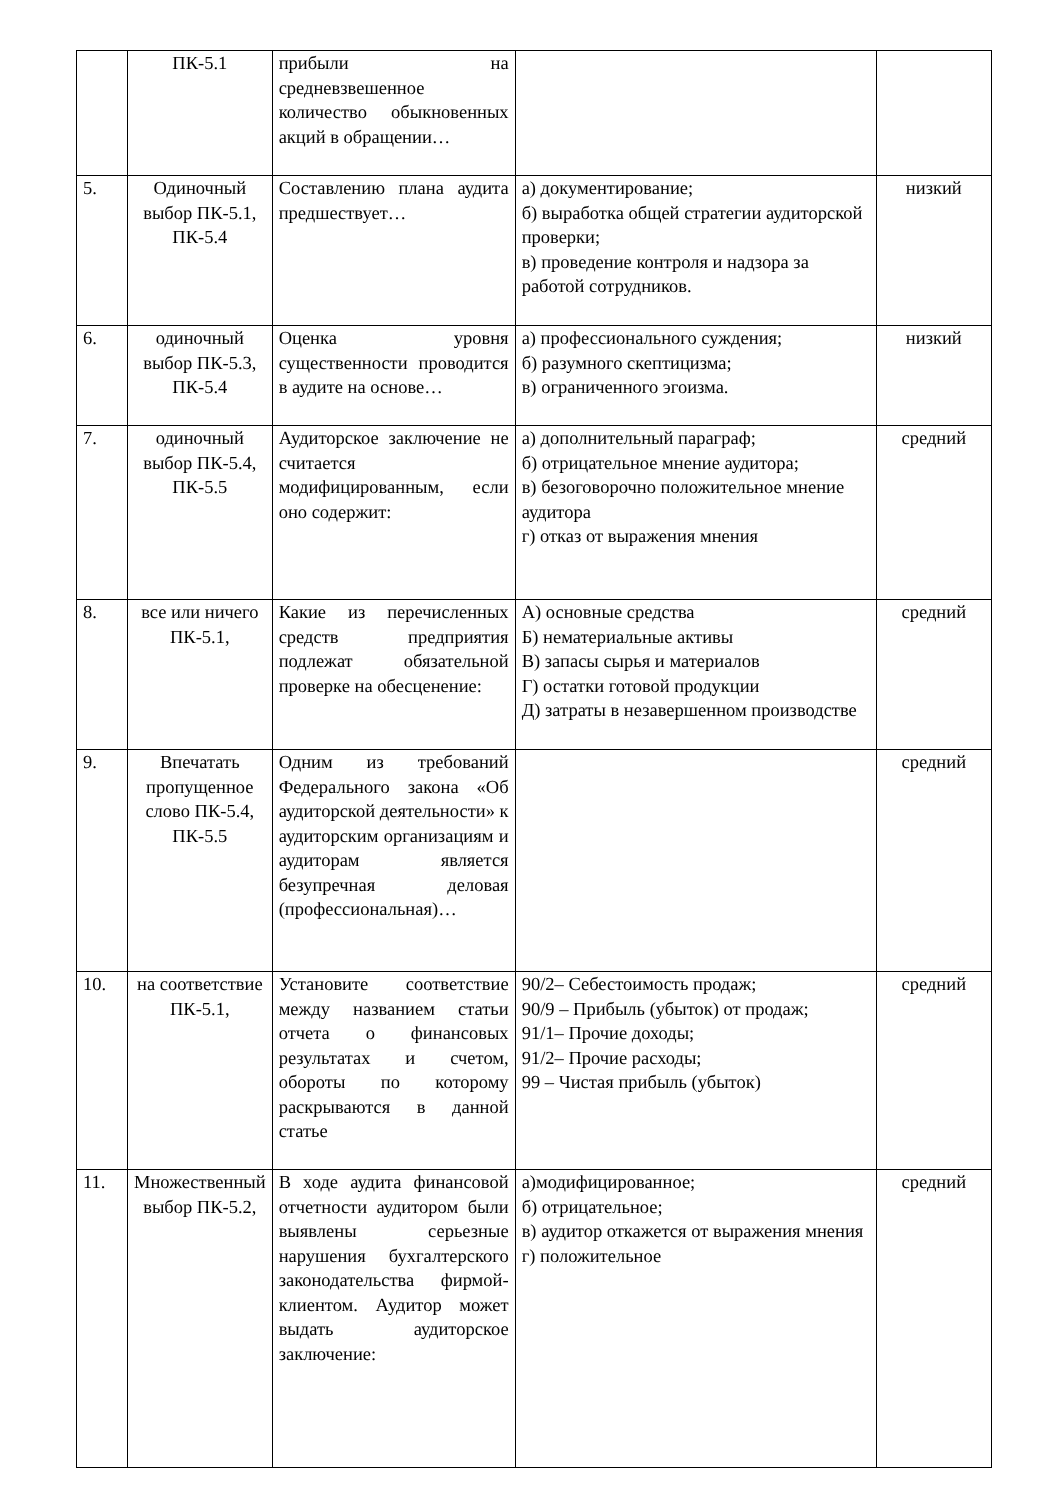| | ПК-5.1 | прибыли на средневзвешенное количество обыкновенных акций в обращении… | | |
| 5. | Одиночный выбор ПК-5.1, ПК-5.4 | Составлению плана аудита предшествует… | а) документирование; б) выработка общей стратегии аудиторской проверки; в) проведение контроля и надзора за работой сотрудников. | низкий |
| 6. | одиночный выбор ПК-5.3, ПК-5.4 | Оценка уровня существенности проводится в аудите на основе… | а) профессионального суждения; б) разумного скептицизма; в) ограниченного эгоизма. | низкий |
| 7. | одиночный выбор ПК-5.4, ПК-5.5 | Аудиторское заключение не считается модифицированным, если оно содержит: | а) дополнительный параграф; б) отрицательное мнение аудитора; в) безоговорочно положительное мнение аудитора г) отказ от выражения мнения | средний |
| 8. | все или ничего ПК-5.1, | Какие из перечисленных средств предприятия подлежат обязательной проверке на обесценение: | А) основные средства Б) нематериальные активы В) запасы сырья и материалов Г) остатки готовой продукции Д) затраты в незавершенном производстве | средний |
| 9. | Впечатать пропущенное слово ПК-5.4, ПК-5.5 | Одним из требований Федерального закона «Об аудиторской деятельности» к аудиторским организациям и аудиторам является безупречная деловая (профессиональная)… | | средний |
| 10. | на соответствие ПК-5.1, | Установите соответствие между названием статьи отчета о финансовых результатах и счетом, обороты по которому раскрываются в данной статье | 90/2– Себестоимость продаж; 90/9 – Прибыль (убыток) от продаж; 91/1– Прочие доходы; 91/2– Прочие расходы; 99 – Чистая прибыль (убыток) | средний |
| 11. | Множественный выбор ПК-5.2, | В ходе аудита финансовой отчетности аудитором были выявлены серьезные нарушения бухгалтерского законодательства фирмой-клиентом. Аудитор может выдать аудиторское заключение: | а)модифицированное; б) отрицательное; в) аудитор откажется от выражения мнения г) положительное | средний |